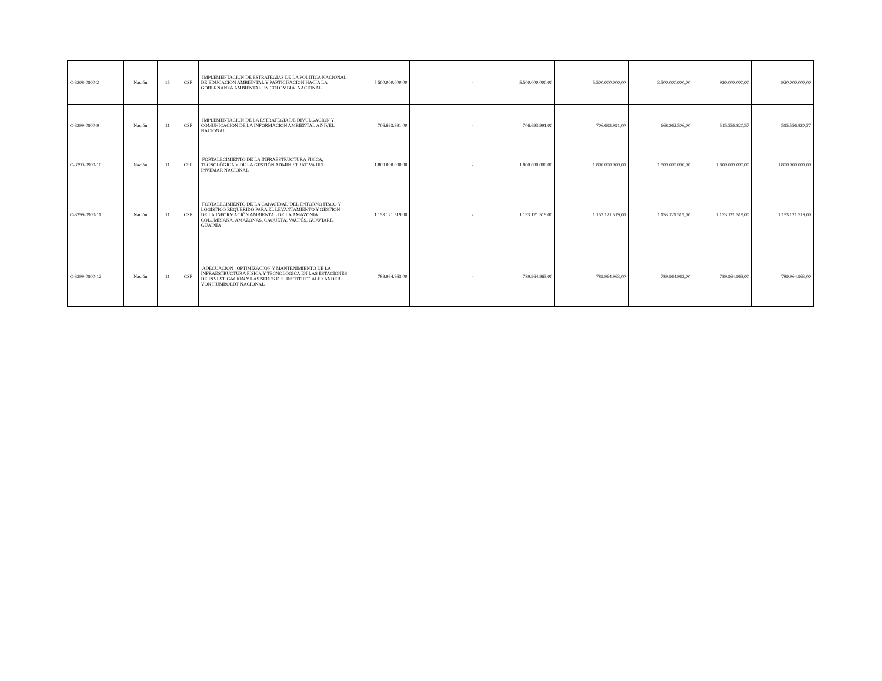| C-3208-0900-2 | Nación | 15 | CSF | IMPLEMENTACIÓN DE ESTRATEGIAS DE LA POLÍTICA NACIONAL DE EDUCACIÓN AMBIENTAL Y PARTICIPACIÓN HACIA LA GOBERNANZA AMBIENTAL EN COLOMBIA. NACIONAL | 5.500.000.000,00 | - | 5.500.000.000,00 | 5.500.000.000,00 | 3.500.000.000,00 | 920.000.000,00 | 920.000.000,00 |
| C-3299-0900-9 | Nación | 11 | CSF | IMPLEMENTACIÓN DE LA ESTRATEGIA DE DIVULGACIÓN Y COMUNICACIÓN DE LA INFORMACIÓN AMBIENTAL A NIVEL NACIONAL | 706.693.991,00 | - | 706.693.991,00 | 706.693.991,00 | 668.362.506,00 | 515.556.820,57 | 515.556.820,57 |
| C-3299-0900-10 | Nación | 11 | CSF | FORTALECIMIENTO DE LA INFRAESTRUCTURA FÍSICA, TECNOLÓGICA Y DE LA GESTIÓN ADMINISTRATIVA DEL INVEMAR NACIONAL | 1.800.000.000,00 | - | 1.800.000.000,00 | 1.800.000.000,00 | 1.800.000.000,00 | 1.800.000.000,00 | 1.800.000.000,00 |
| C-3299-0900-11 | Nación | 11 | CSF | FORTALECIMIENTO DE LA CAPACIDAD DEL ENTORNO FISCO Y LOGÍSTICO REQUERIDO PARA EL LEVANTAMIENTO Y GESTIÓN DE LA INFORMACIÓN AMBIENTAL DE LA AMAZONIA COLOMBIANA. AMAZONAS, CAQUETÁ, VAUPÉS, GUAVIARE, GUAINÍA | 1.153.121.519,00 | - | 1.153.121.519,00 | 1.153.121.519,00 | 1.153.121.519,00 | 1.153.121.519,00 | 1.153.121.519,00 |
| C-3299-0900-12 | Nación | 11 | CSF | ADECUACIÓN , OPTIMIZACIÓN Y MANTENIMIENTO DE LA INFRAESTRUCTURA FÍSICA Y TECNOLÓGICA EN LAS ESTACIONES DE INVESTIGACIÓN Y LAS SEDES DEL INSTITUTO ALEXANDER VON HUMBOLDT NACIONAL | 789.964.963,00 | - | 789.964.963,00 | 789.964.963,00 | 789.964.963,00 | 789.964.963,00 | 789.964.963,00 |